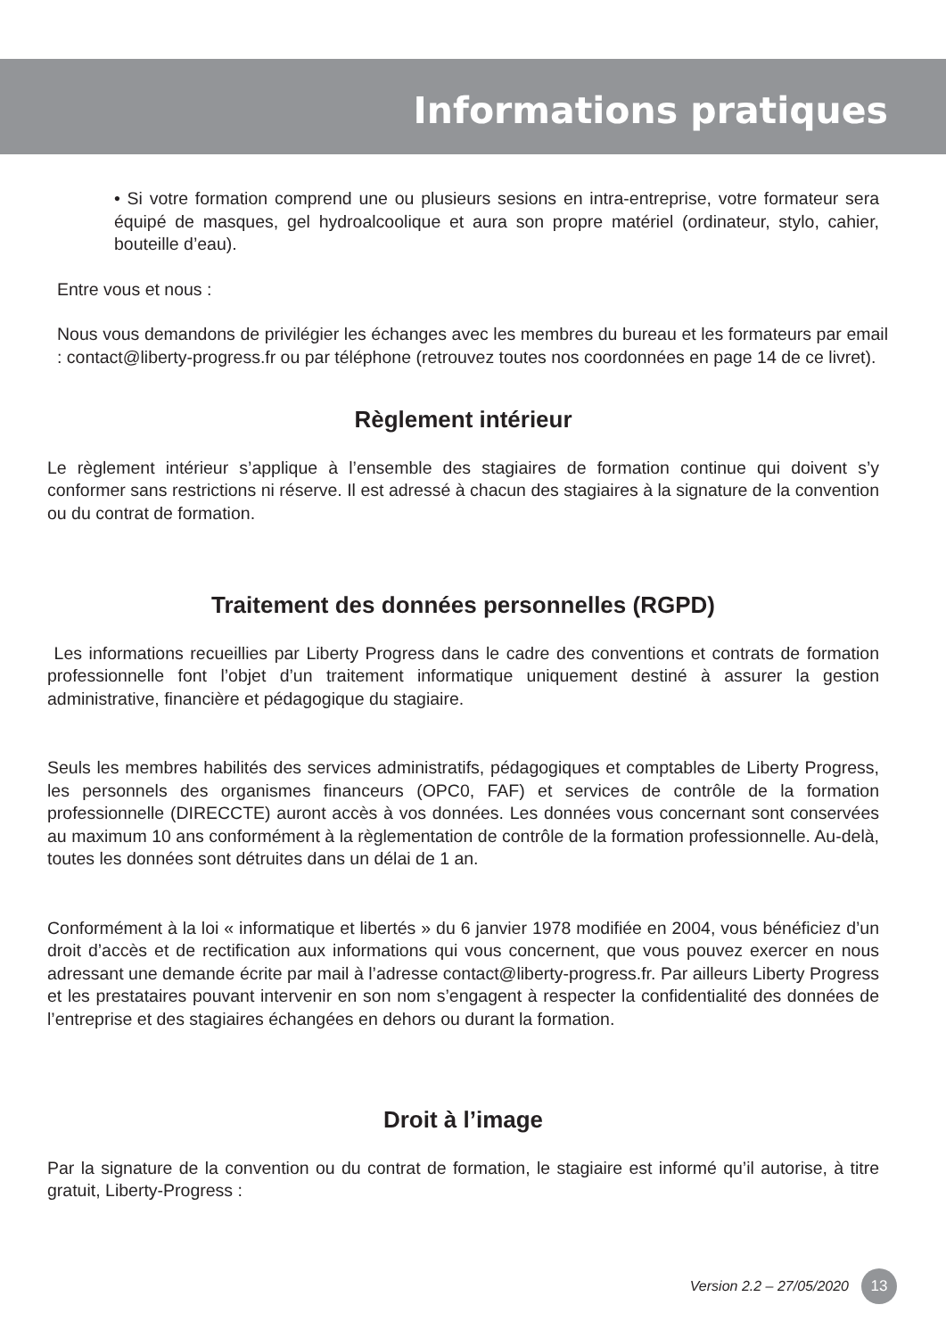Informations pratiques
• Si votre formation comprend une ou plusieurs sesions en intra-entreprise, votre formateur sera équipé de masques, gel hydroalcoolique et aura son propre matériel (ordinateur, stylo, cahier, bouteille d’eau).
Entre vous et nous :
Nous vous demandons de privilégier les échanges avec les membres du bureau et les formateurs par email : contact@liberty-progress.fr ou par téléphone (retrouvez toutes nos coordonnées en page 14 de ce livret).
Règlement intérieur
Le règlement intérieur s’applique à l’ensemble des stagiaires de formation continue qui doivent s’y conformer sans restrictions ni réserve. Il est adressé à chacun des stagiaires à la signature de la convention ou du contrat de formation.
Traitement des données personnelles (RGPD)
Les informations recueillies par Liberty Progress dans le cadre des conventions et contrats de formation professionnelle font l’objet d’un traitement informatique uniquement destiné à assurer la gestion administrative, financière et pédagogique du stagiaire.
Seuls les membres habilités des services administratifs, pédagogiques et comptables de Liberty Progress, les personnels des organismes financeurs (OPC0, FAF) et services de contrôle de la formation professionnelle (DIRECCTE) auront accès à vos données. Les données vous concernant sont conservées au maximum 10 ans conformément à la règlementation de contrôle de la formation professionnelle. Au-delà, toutes les données sont détruites dans un délai de 1 an.
Conformément à la loi « informatique et libertés » du 6 janvier 1978 modifiée en 2004, vous bénéficiez d’un droit d’accès et de rectification aux informations qui vous concernent, que vous pouvez exercer en nous adressant une demande écrite par mail à l’adresse contact@liberty-progress.fr. Par ailleurs Liberty Progress et les prestataires pouvant intervenir en son nom s’engagent à respecter la confidentialité des données de l’entreprise et des stagiaires échangées en dehors ou durant la formation.
Droit à l’image
Par la signature de la convention ou du contrat de formation, le stagiaire est informé qu’il autorise, à titre gratuit, Liberty-Progress :
Version 2.2 – 27/05/2020 13